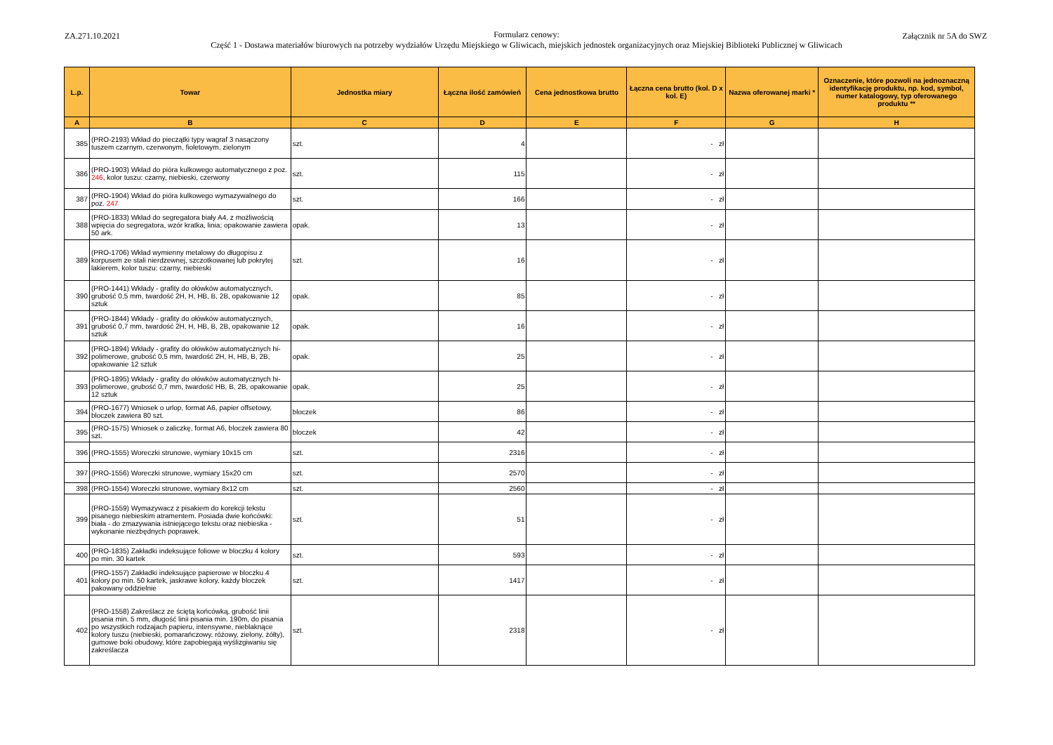ZA.271.10.2021
Formularz cenowy:
Część 1 - Dostawa materiałów biurowych na potrzeby wydziałów Urzędu Miejskiego w Gliwicach, miejskich jednostek organizacyjnych oraz Miejskiej Biblioteki Publicznej w Gliwicach
Załącznik nr 5A do SWZ
| L.p. | Towar | Jednostka miary | Łączna ilość zamówień | Cena jednostkowa brutto | Łączna cena brutto (kol. D x kol. E) | Nazwa oferowanej marki * | Oznaczenie, które pozwoli na jednoznaczną identyfikację produktu, np. kod, symbol, numer katalogowy, typ oferowanego produktu ** |
| --- | --- | --- | --- | --- | --- | --- | --- |
| A | B | C | D | E | F | G | H |
| 385 | (PRO-2193) Wkład do pieczątki typy wagraf 3 nasączony tuszem czarnym, czerwonym, fioletowym, zielonym | szt. | 4 | | - zł | | |
| 386 | (PRO-1903) Wkład do pióra kulkowego automatycznego z poz. 246 , kolor tuszu: czarny, niebieski, czerwony | szt. | 115 | | - zł | | |
| 387 | (PRO-1904) Wkład do pióra kulkowego wymazywalnego do poz. 247 | szt. | 166 | | - zł | | |
| 388 | (PRO-1833) Wkład do segregatora biały A4, z możliwością wpięcia do segregatora, wzór kratka, linia; opakowanie zawiera 50 ark. | opak. | 13 | | - zł | | |
| 389 | (PRO-1706) Wkład wymienny metalowy do długopisu z korpusem ze stali nierdzewnej, szczotkowanej lub pokrytej lakierem, kolor tuszu: czarny, niebieski | szt. | 16 | | - zł | | |
| 390 | (PRO-1441) Wkłady - grafity do ołówków automatycznych, grubość 0,5 mm, twardość 2H, H, HB, B, 2B, opakowanie 12 sztuk | opak. | 85 | | - zł | | |
| 391 | (PRO-1844) Wkłady - grafity do ołówków automatycznych, grubość 0,7 mm, twardość 2H, H, HB, B, 2B, opakowanie 12 sztuk | opak. | 16 | | - zł | | |
| 392 | (PRO-1894) Wkłady - grafity do ołówków automatycznych hi-polimerowe, grubość 0,5 mm, twardość 2H, H, HB, B, 2B, opakowanie 12 sztuk | opak. | 25 | | - zł | | |
| 393 | (PRO-1895) Wkłady - grafity do ołówków automatycznych hi-polimerowe, grubość 0,7 mm, twardość HB, B, 2B, opakowanie 12 sztuk | opak. | 25 | | - zł | | |
| 394 | (PRO-1677) Wniosek o urlop, format A6, papier offsetowy, bloczek zawiera 80 szt. | bloczek | 86 | | - zł | | |
| 395 | (PRO-1575) Wniosek o zaliczkę, format A6, bloczek zawiera 80 szt. | bloczek | 42 | | - zł | | |
| 396 | (PRO-1555) Woreczki strunowe, wymiary 10x15 cm | szt. | 2316 | | - zł | | |
| 397 | (PRO-1556) Woreczki strunowe, wymiary 15x20 cm | szt. | 2570 | | - zł | | |
| 398 | (PRO-1554) Woreczki strunowe, wymiary 8x12 cm | szt. | 2560 | | - zł | | |
| 399 | (PRO-1559) Wymazywacz z pisakiem do korekcji tekstu pisanego niebieskim atramentem. Posiada dwie końcówki: biała - do zmazywania istniejącego tekstu oraz niebieska - wykonanie niezbędnych poprawek. | szt. | 51 | | - zł | | |
| 400 | (PRO-1835) Zakładki indeksujące foliowe w bloczku 4 kolory po min. 30 kartek | szt. | 593 | | - zł | | |
| 401 | (PRO-1557) Zakładki indeksujące papierowe w bloczku 4 kolory po min. 50 kartek, jaskrawe kolory, każdy bloczek pakowany oddzielnie | szt. | 1417 | | - zł | | |
| 402 | (PRO-1558) Zakreślacz ze ściętą końcówką, grubość linii pisania min. 5 mm, długość linii pisania min. 190m, do pisania po wszystkich rodzajach papieru, intensywne, nieblaknące kolory tuszu (niebieski, pomarańczowy, różowy, zielony, żółty), gumowe boki obudowy, które zapobiegają wyślizgiwaniu się zakreślacza | szt. | 2318 | | - zł | | |